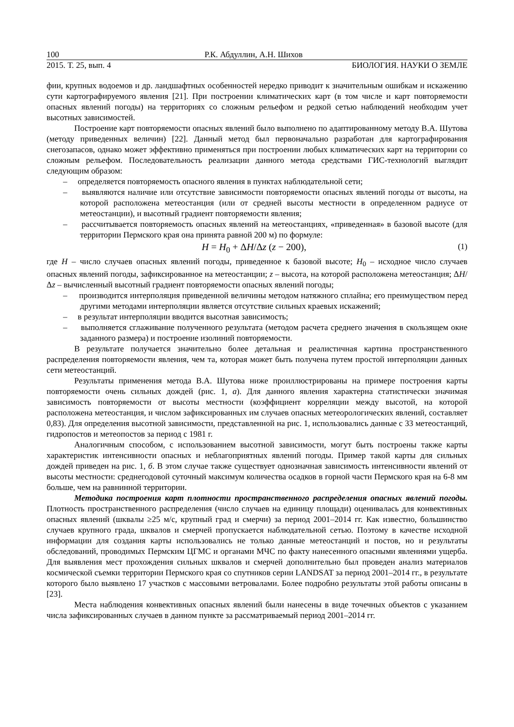100 Р.К. Абдуллин, А.Н. Шихов
2015. Т. 25, вып. 4 БИОЛОГИЯ. НАУКИ О ЗЕМЛЕ
фии, крупных водоемов и др. ландшафтных особенностей нередко приводит к значительным ошиб­кам и искажению сути картографируемого явления [21]. При построении климатических карт (в том числе и карт повторяемости опасных явлений погоды) на территориях со сложным рельефом и ред­кой сетью наблюдений необходим учет высотных зависимостей.
Построение карт повторяемости опасных явлений было выполнено по адаптированному методу В.А. Шутова (методу приведенных величин) [22]. Данный метод был первоначально разработан для картографирования снегозапасов, однако может эффективно применяться при построении любых климатических карт на территории со сложным рельефом. Последовательность реализации данного метода средствами ГИС-технологий выглядит следующим образом:
– определяется повторяемость опасного явления в пунктах наблюдательной сети;
– выявляются наличие или отсутствие зависимости повторяемости опасных явлений погоды от высоты, на которой расположена метеостанция (или от средней высоты местности в опреде­ленном радиусе от метеостанции), и высотный градиент повторяемости явления;
– рассчитывается повторяемость опасных явлений на метеостанциях, «приведенная» в базовой высоте (для территории Пермского края она принята равной 200 м) по формуле:
H = H<sub>0</sub> + ΔH/Δz (z − 200), (1)
где H – число случаев опасных явлений погоды, приведенное к базовой высоте; H<sub>0</sub> – исходное число случаев опасных явлений погоды, зафиксированное на метеостанции; z – высота, на которой распо­ложена метеостанция; ΔH/Δz – вычисленный высотный градиент повторяемости опасных явлений погоды;
– производится интерполяция приведенной величины методом натяжного сплайна; его пре­имуществом перед другими методами интерполяции является отсутствие сильных краевых искажений;
– в результат интерполяции вводится высотная зависимость;
– выполняется сглаживание полученного результата (методом расчета среднего значения в скользящем окне заданного размера) и построение изолиний повторяемости.
В результате получается значительно более детальная и реалистичная картина пространствен­ного распределения повторяемости явления, чем та, которая может быть получена путем простой ин­терполяции данных сети метеостанций.
Результаты применения метода В.А. Шутова ниже проиллюстрированы на примере построения карты повторяемости очень сильных дождей (рис. 1, а). Для данного явления характерна статистиче­ски значимая зависимость повторяемости от высоты местности (коэффициент корреляции между вы­сотой, на которой расположена метеостанция, и числом зафиксированных им случаев опасных ме­теорологических явлений, составляет 0,83). Для определения высотной зависимости, представленной на рис. 1, использовались данные с 33 метеостанций, гидропостов и метеопостов за период с 1981 г.
Аналогичным способом, с использованием высотной зависимости, могут быть построены так­же карты характеристик интенсивности опасных и неблагоприятных явлений погоды. Пример такой карты для сильных дождей приведен на рис. 1, б. В этом случае также существует однозначная зави­симость интенсивности явлений от высоты местности: среднегодовой суточный максимум количест­ва осадков в горной части Пермского края на 6-8 мм больше, чем на равнинной территории.
Методика построения карт плотности пространственного распределения опасных явле­ний погоды. Плотность пространственного распределения (число случаев на единицу площади) оце­нивалась для конвективных опасных явлений (шквалы ≥25 м/с, крупный град и смерчи) за период 2001–2014 гг. Как известно, большинство случаев крупного града, шквалов и смерчей пропускается наблюдательной сетью. Поэтому в качестве исходной информации для создания карты использова­лись не только данные метеостанций и постов, но и результаты обследований, проводимых Пермским ЦГМС и органами МЧС по факту нанесенного опасными явлениями ущерба. Для выявления мест прохождения сильных шквалов и смерчей дополнительно был проведен анализ материалов космиче­ской съемки территории Пермского края со спутников серии LANDSAT за период 2001–2014 гг., в результате которого было выявлено 17 участков с массовыми ветровалами. Более подробно резуль­таты этой работы описаны в [23].
Места наблюдения конвективных опасных явлений были нанесены в виде точечных объектов с указанием числа зафиксированных случаев в данном пункте за рассматриваемый период 2001–2014 гг.